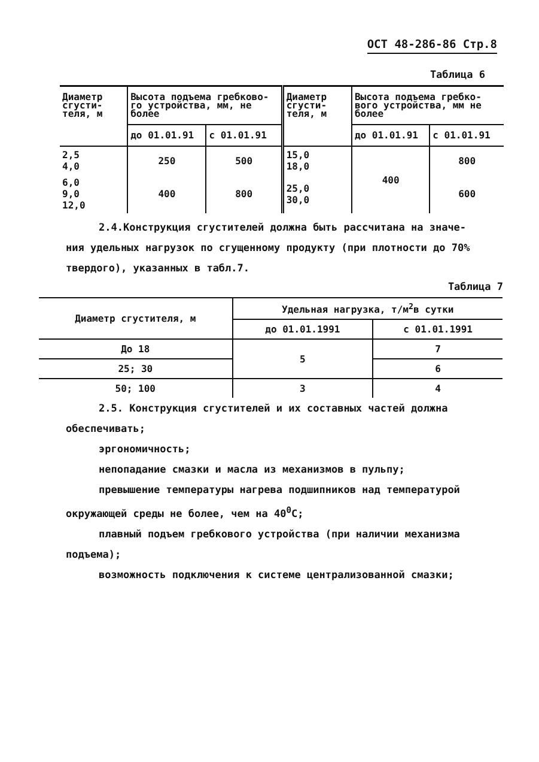ОСТ 48-286-86 Стр.8
Таблица 6
| Диаметр сгусти-теля, м | Высота подъема гребково-го устройства, мм, не более | | Диаметр сгусти-теля, м | Высота подъема гребко-вого устройства, мм не более | |
| --- | --- | --- | --- | --- | --- |
| | до 01.01.91 | с 01.01.91 | | до 01.01.91 | с 01.01.91 |
| 2,5 4,0 | 250 | 500 | 15,0 18,0 | 400 | 800 |
| 6,0 9,0 12,0 | 400 | 800 | 25,0 30,0 | | 600 |
2.4.Конструкция сгустителей должна быть рассчитана на значе-
ния удельных нагрузок по сгущенному продукту (при плотности до 70% твердого), указанных в табл.7.
Таблица 7
| Диаметр сгустителя, м | Удельная нагрузка, т/м<sup>2</sup>в сутки | |
| --- | --- | --- |
| | до 01.01.1991 | с 01.01.1991 |
| До 18 | 5 | 7 |
| 25; 30 | | 6 |
| 50; 100 | 3 | 4 |
2.5. Конструкция сгустителей и их составных частей должна
обеспечивать;
эргономичность;
непопадание смазки и масла из механизмов в пульпу;
превышение температуры нагрева подшипников над температурой
окружающей среды не более, чем на 40<sup>0</sup>С;
плавный подъем гребкового устройства (при наличии механизма
подъема);
возможность подключения к системе централизованной смазки;